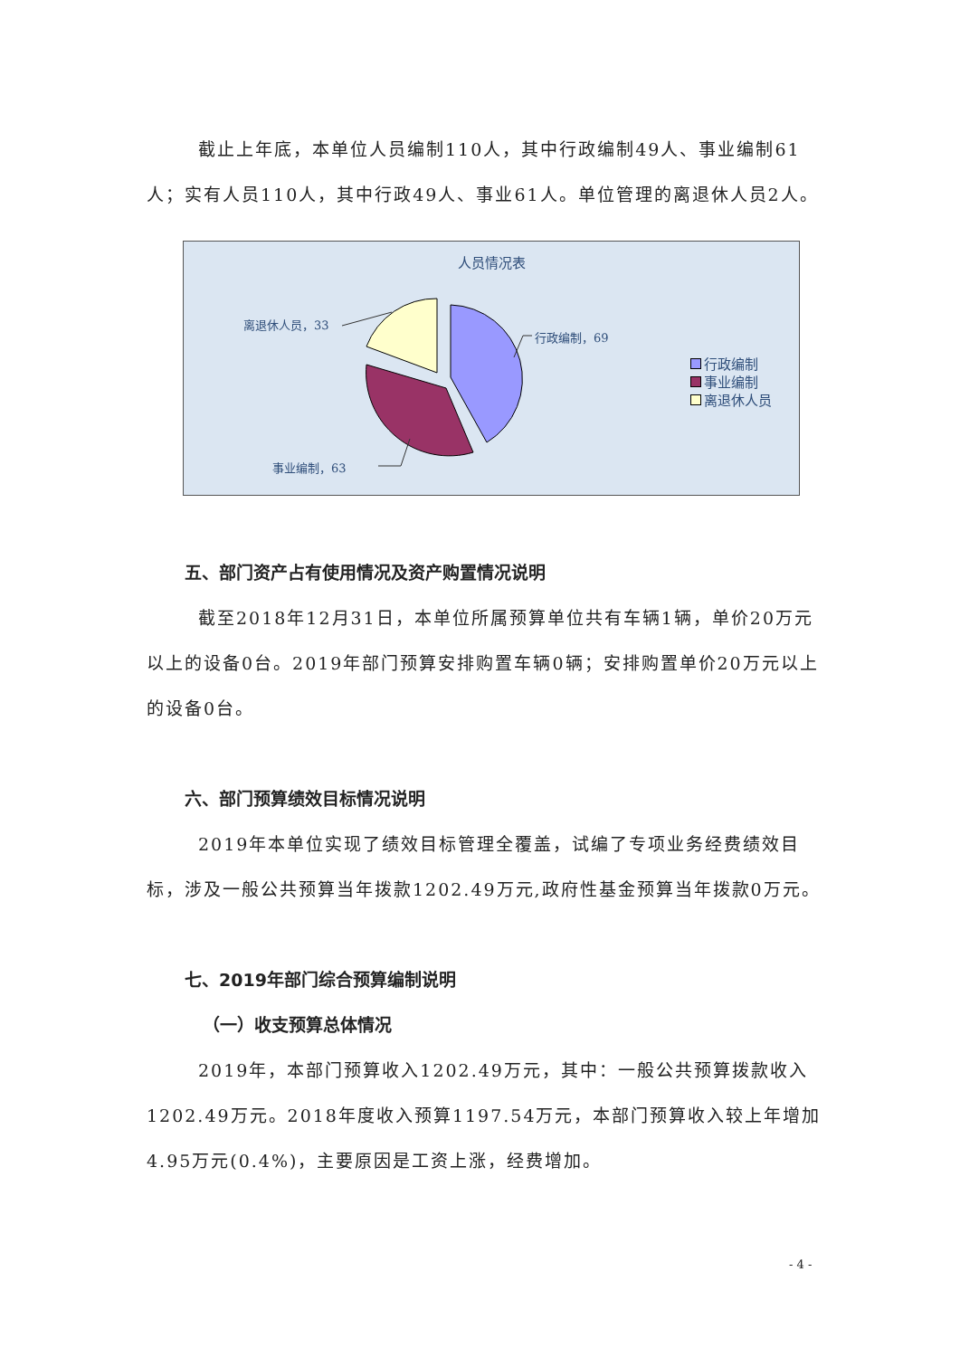截止上年底，本单位人员编制110人，其中行政编制49人、事业编制61人；实有人员110人，其中行政49人、事业61人。单位管理的离退休人员2人。
人员情况表
离退休人员，33
行政编制，69
事业编制，63
行政编制
事业编制
离退休人员
五、部门资产占有使用情况及资产购置情况说明
截至2018年12月31日，本单位所属预算单位共有车辆1辆，单价20万元以上的设备0台。2019年部门预算安排购置车辆0辆；安排购置单价20万元以上的设备0台。
六、部门预算绩效目标情况说明
2019年本单位实现了绩效目标管理全覆盖，试编了专项业务经费绩效目标，涉及一般公共预算当年拨款1202.49万元,政府性基金预算当年拨款0万元。
七、2019年部门综合预算编制说明
（一）收支预算总体情况
2019年，本部门预算收入1202.49万元，其中：一般公共预算拨款收入1202.49万元。2018年度收入预算1197.54万元，本部门预算收入较上年增加4.95万元(0.4%)，主要原因是工资上涨，经费增加。
- 4 -